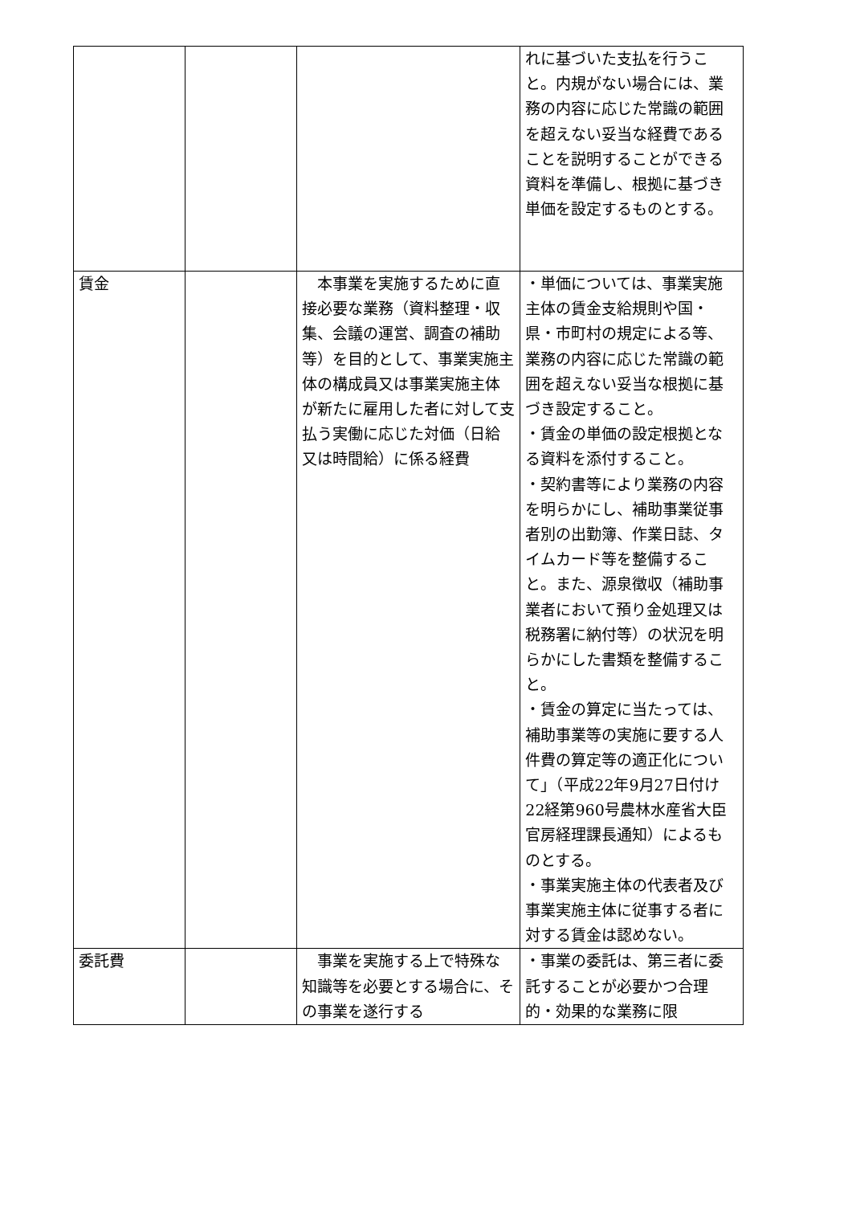| | | | れに基づいた支払を行うこと。内規がない場合には、業務の内容に応じた常識の範囲を超えない妥当な経費であることを説明することができる資料を準備し、根拠に基づき単価を設定するものとする。 |
| 賃金 | | 本事業を実施するために直接必要な業務（資料整理・収集、会議の運営、調査の補助等）を目的として、事業実施主体の構成員又は事業実施主体が新たに雇用した者に対して支払う実働に応じた対価（日給又は時間給）に係る経費 | ・単価については、事業実施主体の賃金支給規則や国・県・市町村の規定による等、業務の内容に応じた常識の範囲を超えない妥当な根拠に基づき設定すること。 ・賃金の単価の設定根拠となる資料を添付すること。 ・契約書等により業務の内容を明らかにし、補助事業従事者別の出勤簿、作業日誌、タイムカード等を整備すること。また、源泉徴収（補助事業者において預り金処理又は税務署に納付等）の状況を明らかにした書類を整備すること。 ・賃金の算定に当たっては、補助事業等の実施に要する人件費の算定等の適正化について」（平成22年9月27日付け22経第960号農林水産省大臣官房経理課長通知）によるものとする。 ・事業実施主体の代表者及び事業実施主体に従事する者に対する賃金は認めない。 |
| 委託費 | | 事業を実施する上で特殊な知識等を必要とする場合に、その事業を遂行する | ・事業の委託は、第三者に委託することが必要かつ合理的・効果的な業務に限 |